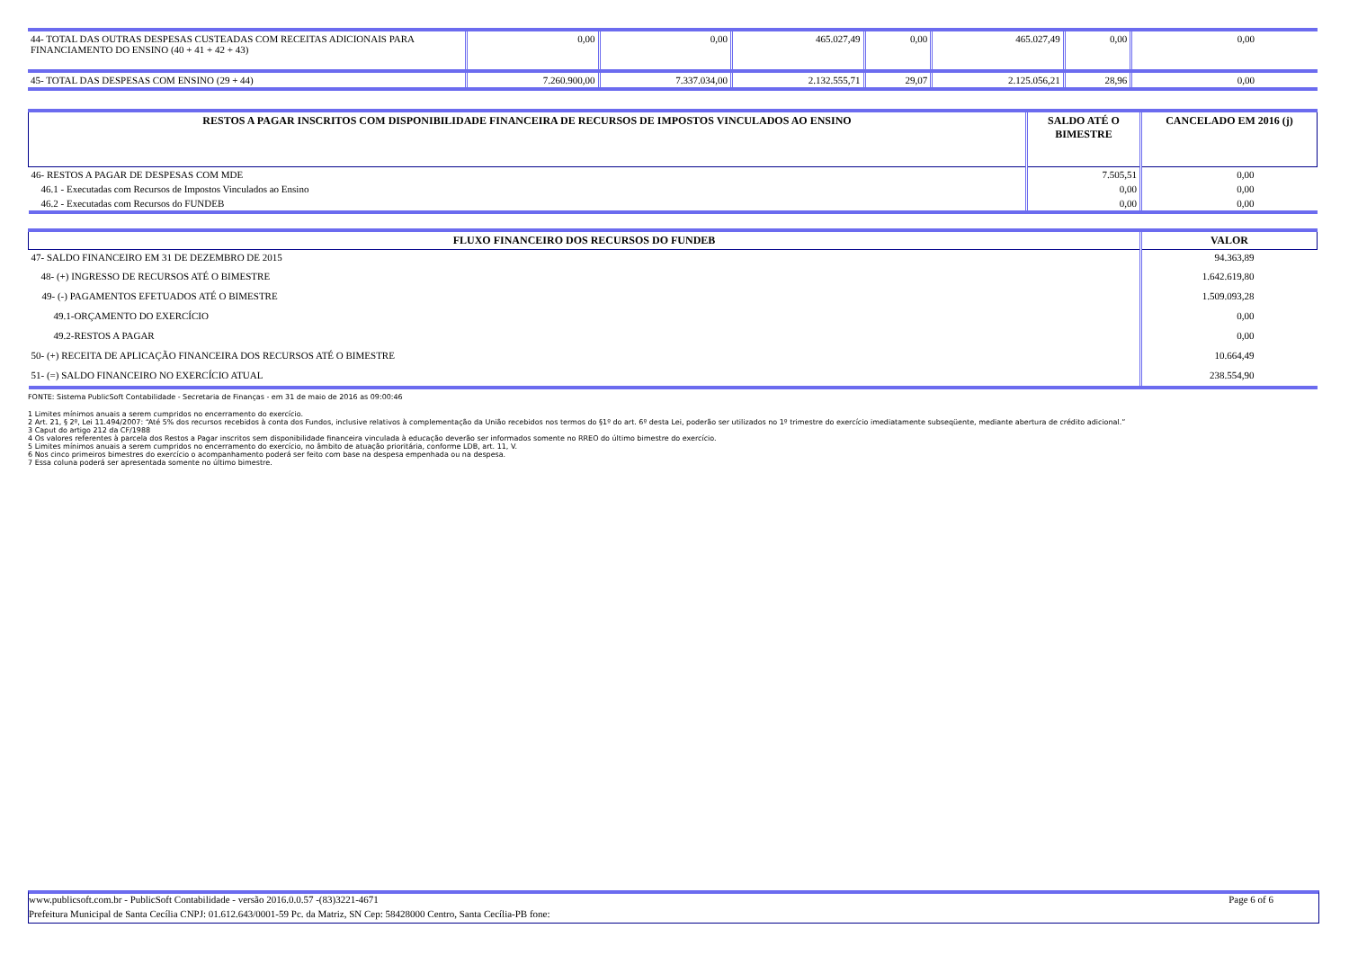| 44- TOTAL DAS OUTRAS DESPESAS CUSTEADAS COM RECEITAS ADICIONAIS PARA FINANCIAMENTO DO ENSINO (40 + 41 + 42 + 43) | 0,00 | 0,00 | 465.027,49 | 0,00 | 465.027,49 | 0,00 | 0,00 |
| 45- TOTAL DAS DESPESAS COM ENSINO (29 + 44) | 7.260.900,00 | 7.337.034,00 | 2.132.555,71 | 29,07 | 2.125.056,21 | 28,96 | 0,00 |
| RESTOS A PAGAR INSCRITOS COM DISPONIBILIDADE FINANCEIRA DE RECURSOS DE IMPOSTOS VINCULADOS AO ENSINO | SALDO ATÉ O BIMESTRE | CANCELADO EM 2016 (j) |
| --- | --- | --- |
| 46- RESTOS A PAGAR DE DESPESAS COM MDE | 7.505,51 | 0,00 |
| 46.1 - Executadas com Recursos de Impostos Vinculados ao Ensino | 0,00 | 0,00 |
| 46.2 - Executadas com Recursos do FUNDEB | 0,00 | 0,00 |
| FLUXO FINANCEIRO DOS RECURSOS DO FUNDEB | VALOR |
| --- | --- |
| 47- SALDO FINANCEIRO EM 31 DE DEZEMBRO DE 2015 | 94.363,89 |
| 48- (+) INGRESSO DE RECURSOS ATÉ O BIMESTRE | 1.642.619,80 |
| 49- (-) PAGAMENTOS EFETUADOS ATÉ O BIMESTRE | 1.509.093,28 |
| 49.1-ORÇAMENTO DO EXERCÍCIO | 0,00 |
| 49.2-RESTOS A PAGAR | 0,00 |
| 50- (+) RECEITA DE APLICAÇÃO FINANCEIRA DOS RECURSOS ATÉ O BIMESTRE | 10.664,49 |
| 51- (=) SALDO FINANCEIRO NO EXERCÍCIO ATUAL | 238.554,90 |
FONTE: Sistema PublicSoft Contabilidade - Secretaria de Finanças - em 31 de maio de 2016 as 09:00:46
1 Limites mínimos anuais a serem cumpridos no encerramento do exercício.
2 Art. 21, § 2º, Lei 11.494/2007: “Até 5% dos recursos recebidos à conta dos Fundos, inclusive relativos à complementação da União recebidos nos termos do §1º do art. 6º desta Lei, poderão ser utilizados no 1º trimestre do exercício imediatamente subseqüente, mediante abertura de crédito adicional.”
3 Caput do artigo 212 da CF/1988
4 Os valores referentes à parcela dos Restos a Pagar inscritos sem disponibilidade financeira vinculada à educação deverão ser informados somente no RREO do último bimestre do exercício.
5 Limites mínimos anuais a serem cumpridos no encerramento do exercício, no âmbito de atuação prioritária, conforme LDB, art. 11, V.
6 Nos cinco primeiros bimestres do exercício o acompanhamento poderá ser feito com base na despesa empenhada ou na despesa.
7 Essa coluna poderá ser apresentada somente no último bimestre.
www.publicsoft.com.br - PublicSoft Contabilidade - versão 2016.0.0.57 -(83)3221-4671 Page 6 of 6
Prefeitura Municipal de Santa Cecília CNPJ: 01.612.643/0001-59 Pc. da Matriz, SN Cep: 58428000 Centro, Santa Cecília-PB fone: